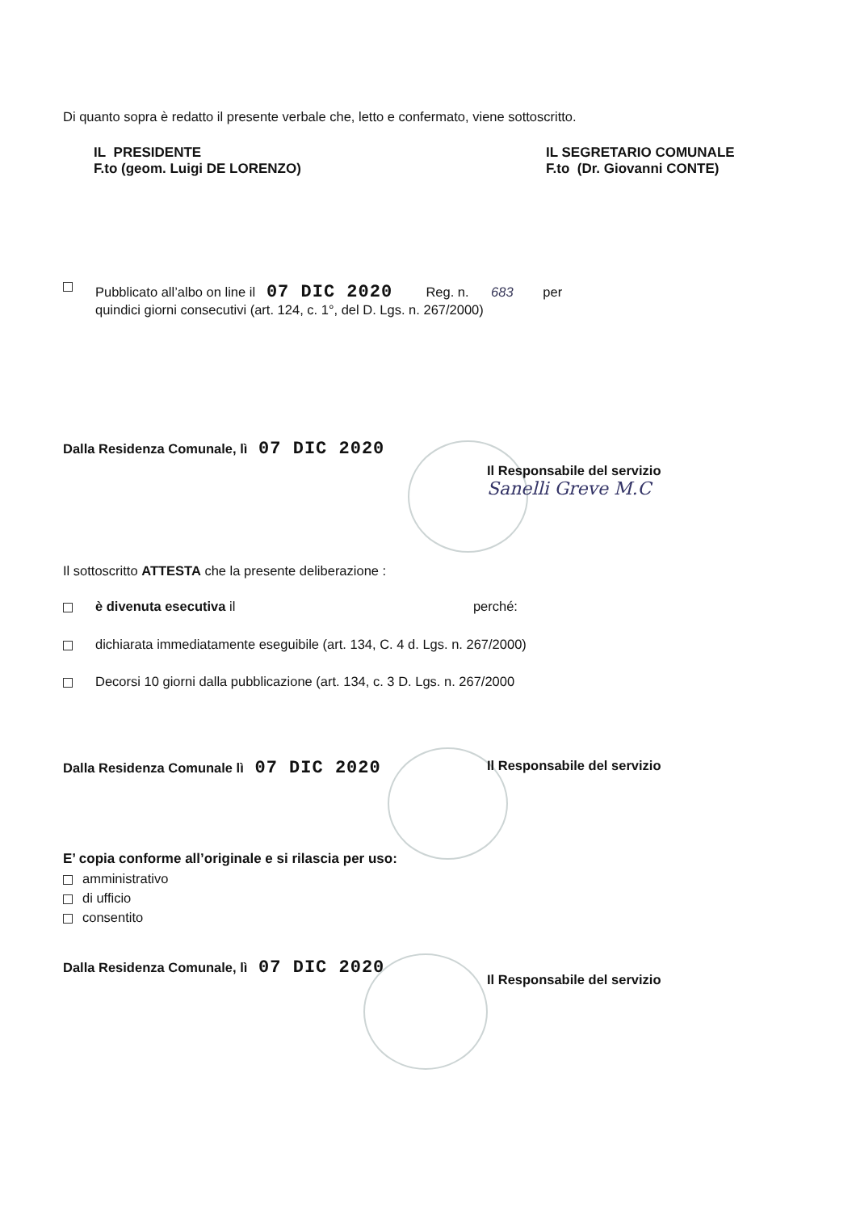Di quanto sopra è redatto il presente verbale che, letto e confermato, viene sottoscritto.
IL PRESIDENTE
F.to (geom. Luigi DE LORENZO)
IL SEGRETARIO COMUNALE
F.to (Dr. Giovanni CONTE)
Pubblicato all’albo on line il 07 DIC 2020 Reg. n. 683 per
quindici giorni consecutivi (art. 124, c. 1°, del D. Lgs. n. 267/2000)
Dalla Residenza Comunale, lì 07 DIC 2020
Il Responsabile del servizio
Sanelli Greve M.C
Il sottoscritto ATTESTA che la presente deliberazione :
è divenuta esecutiva il perché:
dichiarata immediatamente eseguibile (art. 134, C. 4 d. Lgs. n. 267/2000)
Decorsi 10 giorni dalla pubblicazione (art. 134, c. 3 D. Lgs. n. 267/2000
Dalla Residenza Comunale lì 07 DIC 2020
Il Responsabile del servizio
E’ copia conforme all’originale e si rilascia per uso:
amministrativo
di ufficio
consentito
Dalla Residenza Comunale, lì 07 DIC 2020
Il Responsabile del servizio